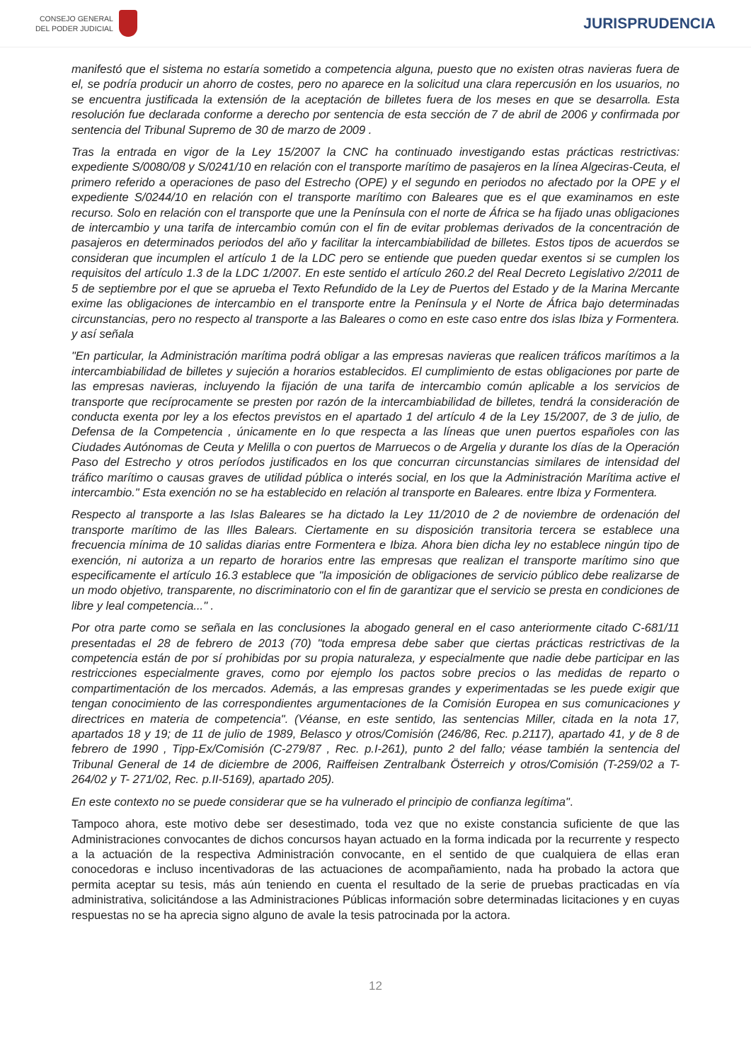CONSEJO GENERAL
DEL PODER JUDICIAL
JURISPRUDENCIA
manifestó que el sistema no estaría sometido a competencia alguna, puesto que no existen otras navieras fuera de el, se podría producir un ahorro de costes, pero no aparece en la solicitud una clara repercusión en los usuarios, no se encuentra justificada la extensión de la aceptación de billetes fuera de los meses en que se desarrolla. Esta resolución fue declarada conforme a derecho por sentencia de esta sección de 7 de abril de 2006 y confirmada por sentencia del Tribunal Supremo de 30 de marzo de 2009 .
Tras la entrada en vigor de la Ley 15/2007 la CNC ha continuado investigando estas prácticas restrictivas: expediente S/0080/08 y S/0241/10 en relación con el transporte marítimo de pasajeros en la línea Algeciras-Ceuta, el primero referido a operaciones de paso del Estrecho (OPE) y el segundo en periodos no afectado por la OPE y el expediente S/0244/10 en relación con el transporte marítimo con Baleares que es el que examinamos en este recurso. Solo en relación con el transporte que une la Península con el norte de África se ha fijado unas obligaciones de intercambio y una tarifa de intercambio común con el fin de evitar problemas derivados de la concentración de pasajeros en determinados periodos del año y facilitar la intercambiabilidad de billetes. Estos tipos de acuerdos se consideran que incumplen el artículo 1 de la LDC pero se entiende que pueden quedar exentos si se cumplen los requisitos del artículo 1.3 de la LDC 1/2007. En este sentido el artículo 260.2 del Real Decreto Legislativo 2/2011 de 5 de septiembre por el que se aprueba el Texto Refundido de la Ley de Puertos del Estado y de la Marina Mercante exime las obligaciones de intercambio en el transporte entre la Península y el Norte de África bajo determinadas circunstancias, pero no respecto al transporte a las Baleares o como en este caso entre dos islas Ibiza y Formentera. y así señala
"En particular, la Administración marítima podrá obligar a las empresas navieras que realicen tráficos marítimos a la intercambiabilidad de billetes y sujeción a horarios establecidos. El cumplimiento de estas obligaciones por parte de las empresas navieras, incluyendo la fijación de una tarifa de intercambio común aplicable a los servicios de transporte que recíprocamente se presten por razón de la intercambiabilidad de billetes, tendrá la consideración de conducta exenta por ley a los efectos previstos en el apartado 1 del artículo 4 de la Ley 15/2007, de 3 de julio, de Defensa de la Competencia , únicamente en lo que respecta a las líneas que unen puertos españoles con las Ciudades Autónomas de Ceuta y Melilla o con puertos de Marruecos o de Argelia y durante los días de la Operación Paso del Estrecho y otros períodos justificados en los que concurran circunstancias similares de intensidad del tráfico marítimo o causas graves de utilidad pública o interés social, en los que la Administración Marítima active el intercambio." Esta exención no se ha establecido en relación al transporte en Baleares. entre Ibiza y Formentera.
Respecto al transporte a las Islas Baleares se ha dictado la Ley 11/2010 de 2 de noviembre de ordenación del transporte marítimo de las Illes Balears. Ciertamente en su disposición transitoria tercera se establece una frecuencia mínima de 10 salidas diarias entre Formentera e Ibiza. Ahora bien dicha ley no establece ningún tipo de exención, ni autoriza a un reparto de horarios entre las empresas que realizan el transporte marítimo sino que especificamente el artículo 16.3 establece que "la imposición de obligaciones de servicio público debe realizarse de un modo objetivo, transparente, no discriminatorio con el fin de garantizar que el servicio se presta en condiciones de libre y leal competencia..." .
Por otra parte como se señala en las conclusiones la abogado general en el caso anteriormente citado C-681/11 presentadas el 28 de febrero de 2013 (70) "toda empresa debe saber que ciertas prácticas restrictivas de la competencia están de por sí prohibidas por su propia naturaleza, y especialmente que nadie debe participar en las restricciones especialmente graves, como por ejemplo los pactos sobre precios o las medidas de reparto o compartimentación de los mercados. Además, a las empresas grandes y experimentadas se les puede exigir que tengan conocimiento de las correspondientes argumentaciones de la Comisión Europea en sus comunicaciones y directrices en materia de competencia". (Véanse, en este sentido, las sentencias Miller, citada en la nota 17, apartados 18 y 19; de 11 de julio de 1989, Belasco y otros/Comisión (246/86, Rec. p.2117), apartado 41, y de 8 de febrero de 1990 , Tipp-Ex/Comisión (C-279/87 , Rec. p.I-261), punto 2 del fallo; véase también la sentencia del Tribunal General de 14 de diciembre de 2006, Raiffeisen Zentralbank Österreich y otros/Comisión (T-259/02 a T-264/02 y T- 271/02, Rec. p.II-5169), apartado 205).
En este contexto no se puede considerar que se ha vulnerado el principio de confianza legítima".
Tampoco ahora, este motivo debe ser desestimado, toda vez que no existe constancia suficiente de que las Administraciones convocantes de dichos concursos hayan actuado en la forma indicada por la recurrente y respecto a la actuación de la respectiva Administración convocante, en el sentido de que cualquiera de ellas eran conocedoras e incluso incentivadoras de las actuaciones de acompañamiento, nada ha probado la actora que permita aceptar su tesis, más aún teniendo en cuenta el resultado de la serie de pruebas practicadas en vía administrativa, solicitándose a las Administraciones Públicas información sobre determinadas licitaciones y en cuyas respuestas no se ha aprecia signo alguno de avale la tesis patrocinada por la actora.
12